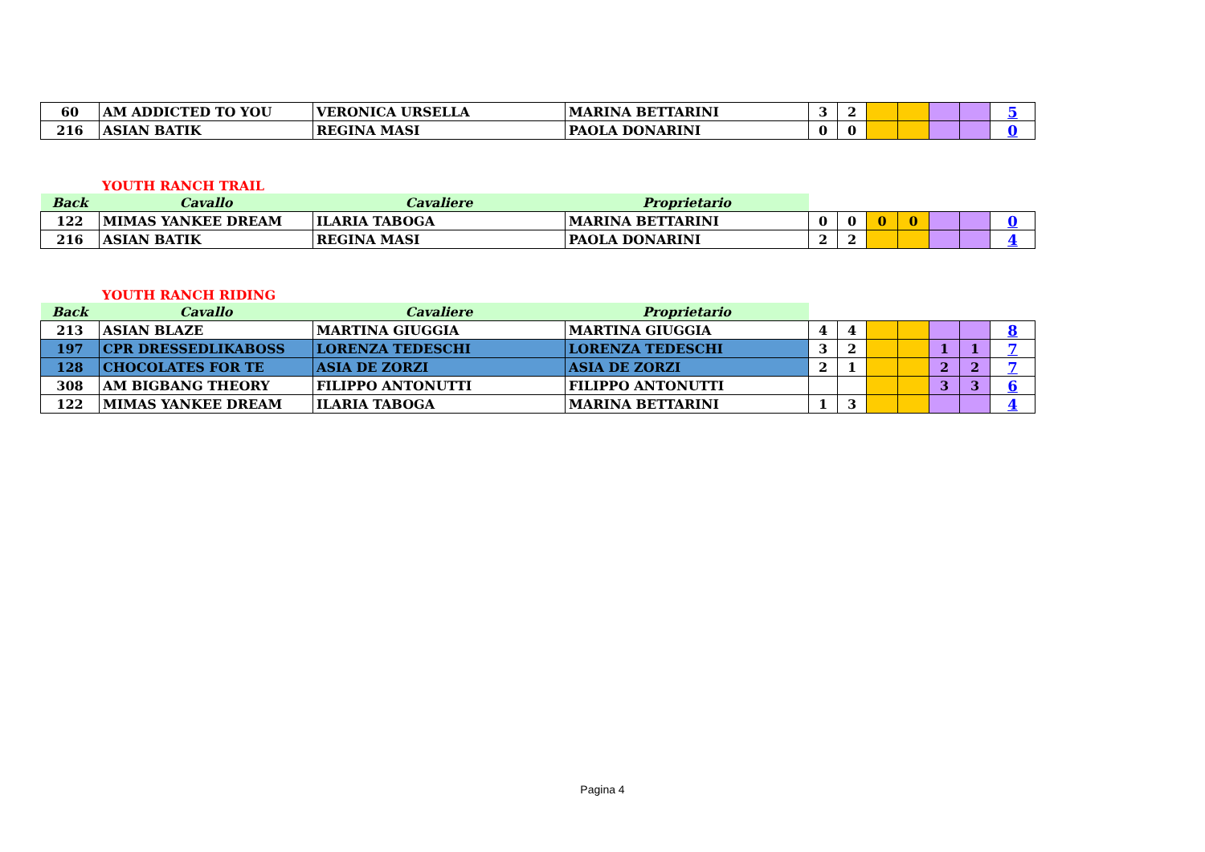| 60 | AM ADDICTED TO YOU | VERONICA URSELLA | MARINA BETTARINI | 3 | 2 | | | | | 5 |
| 216 | ASIAN BATIK | REGINA MASI | PAOLA DONARINI | 0 | 0 | | | | | 0 |
YOUTH RANCH TRAIL
| Back | Cavallo | Cavaliere | Proprietario | | | | | | | |
| --- | --- | --- | --- | --- | --- | --- | --- | --- | --- | --- |
| 122 | MIMAS YANKEE DREAM | ILARIA TABOGA | MARINA BETTARINI | 0 | 0 | 0 | 0 | | | 0 |
| 216 | ASIAN BATIK | REGINA MASI | PAOLA DONARINI | 2 | 2 | | | | | 4 |
YOUTH RANCH RIDING
| Back | Cavallo | Cavaliere | Proprietario | | | | | | | |
| --- | --- | --- | --- | --- | --- | --- | --- | --- | --- | --- |
| 213 | ASIAN BLAZE | MARTINA GIUGGIA | MARTINA GIUGGIA | 4 | 4 | | | | | 8 |
| 197 | CPR DRESSEDLIKABOSS | LORENZA TEDESCHI | LORENZA TEDESCHI | 3 | 2 | | | 1 | 1 | 7 |
| 128 | CHOCOLATES FOR TE | ASIA DE ZORZI | ASIA DE ZORZI | 2 | 1 | | | 2 | 2 | 7 |
| 308 | AM BIGBANG THEORY | FILIPPO ANTONUTTI | FILIPPO ANTONUTTI | | | | | 3 | 3 | 6 |
| 122 | MIMAS YANKEE DREAM | ILARIA TABOGA | MARINA BETTARINI | 1 | 3 | | | | | 4 |
Pagina 4